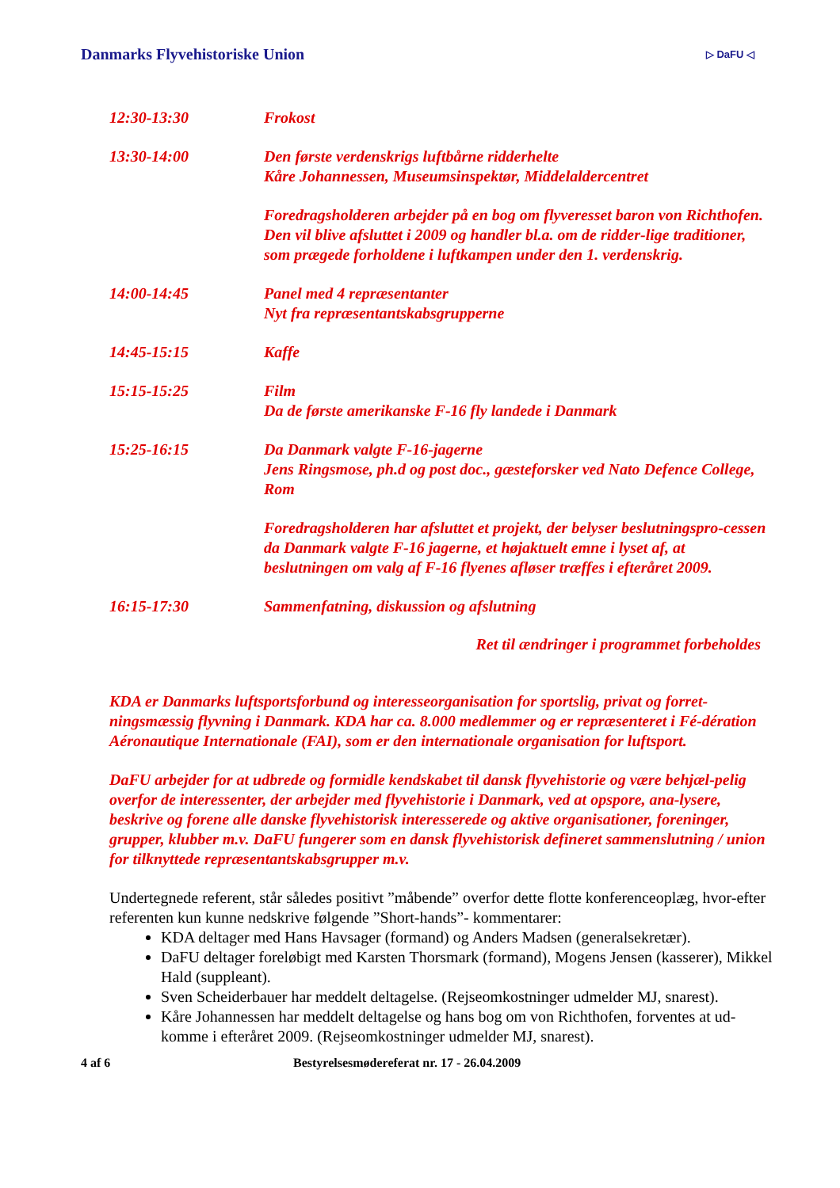Danmarks Flyvehistoriske Union
▷ DaFU ◁
12:30-13:30 Frokost
13:30-14:00 Den første verdenskrigs luftbårne ridderhelte
Kåre Johannessen, Museumsinspektør, Middelaldercentret
Foredragsholderen arbejder på en bog om flyveresset baron von Richthofen. Den vil blive afsluttet i 2009 og handler bl.a. om de ridder-lige traditioner, som prægede forholdene i luftkampen under den 1. verdenskrig.
14:00-14:45 Panel med 4 repræsentanter
Nyt fra repræsentantskabsgrupperne
14:45-15:15 Kaffe
15:15-15:25 Film
Da de første amerikanske F-16 fly landede i Danmark
15:25-16:15 Da Danmark valgte F-16-jagerne
Jens Ringsmose, ph.d og post doc., gæsteforsker ved Nato Defence College, Rom
Foredragsholderen har afsluttet et projekt, der belyser beslutningspro-cessen da Danmark valgte F-16 jagerne, et højaktuelt emne i lyset af, at beslutningen om valg af F-16 flyenes afløser træffes i efteråret 2009.
16:15-17:30 Sammenfatning, diskussion og afslutning
Ret til ændringer i programmet forbeholdes
KDA er Danmarks luftsportsforbund og interesseorganisation for sportslig, privat og forret-ningsmæssig flyvning i Danmark. KDA har ca. 8.000 medlemmer og er repræsenteret i Fé-dération Aéronautique Internationale (FAI), som er den internationale organisation for luftsport.
DaFU arbejder for at udbrede og formidle kendskabet til dansk flyvehistorie og være behjæl-pelig overfor de interessenter, der arbejder med flyvehistorie i Danmark, ved at opspore, ana-lysere, beskrive og forene alle danske flyvehistorisk interesserede og aktive organisationer, foreninger, grupper, klubber m.v. DaFU fungerer som en dansk flyvehistorisk defineret sammenslutning / union for tilknyttede repræsentantskabsgrupper m.v.
Undertegnede referent, står således positivt ”måbende” overfor dette flotte konferenceoplæg, hvor-efter referenten kun kunne nedskrive følgende ”Short-hands”- kommentarer:
KDA deltager med Hans Havsager (formand) og Anders Madsen (generalsekretær).
DaFU deltager foreløbigt med Karsten Thorsmark (formand), Mogens Jensen (kasserer), Mikkel Hald (suppleant).
Sven Scheiderbauer har meddelt deltagelse. (Rejseomkostninger udmelder MJ, snarest).
Kåre Johannessen har meddelt deltagelse og hans bog om von Richthofen, forventes at ud-komme i efteråret 2009. (Rejseomkostninger udmelder MJ, snarest).
4 af 6 Bestyrelsesmødereferat nr. 17 - 26.04.2009